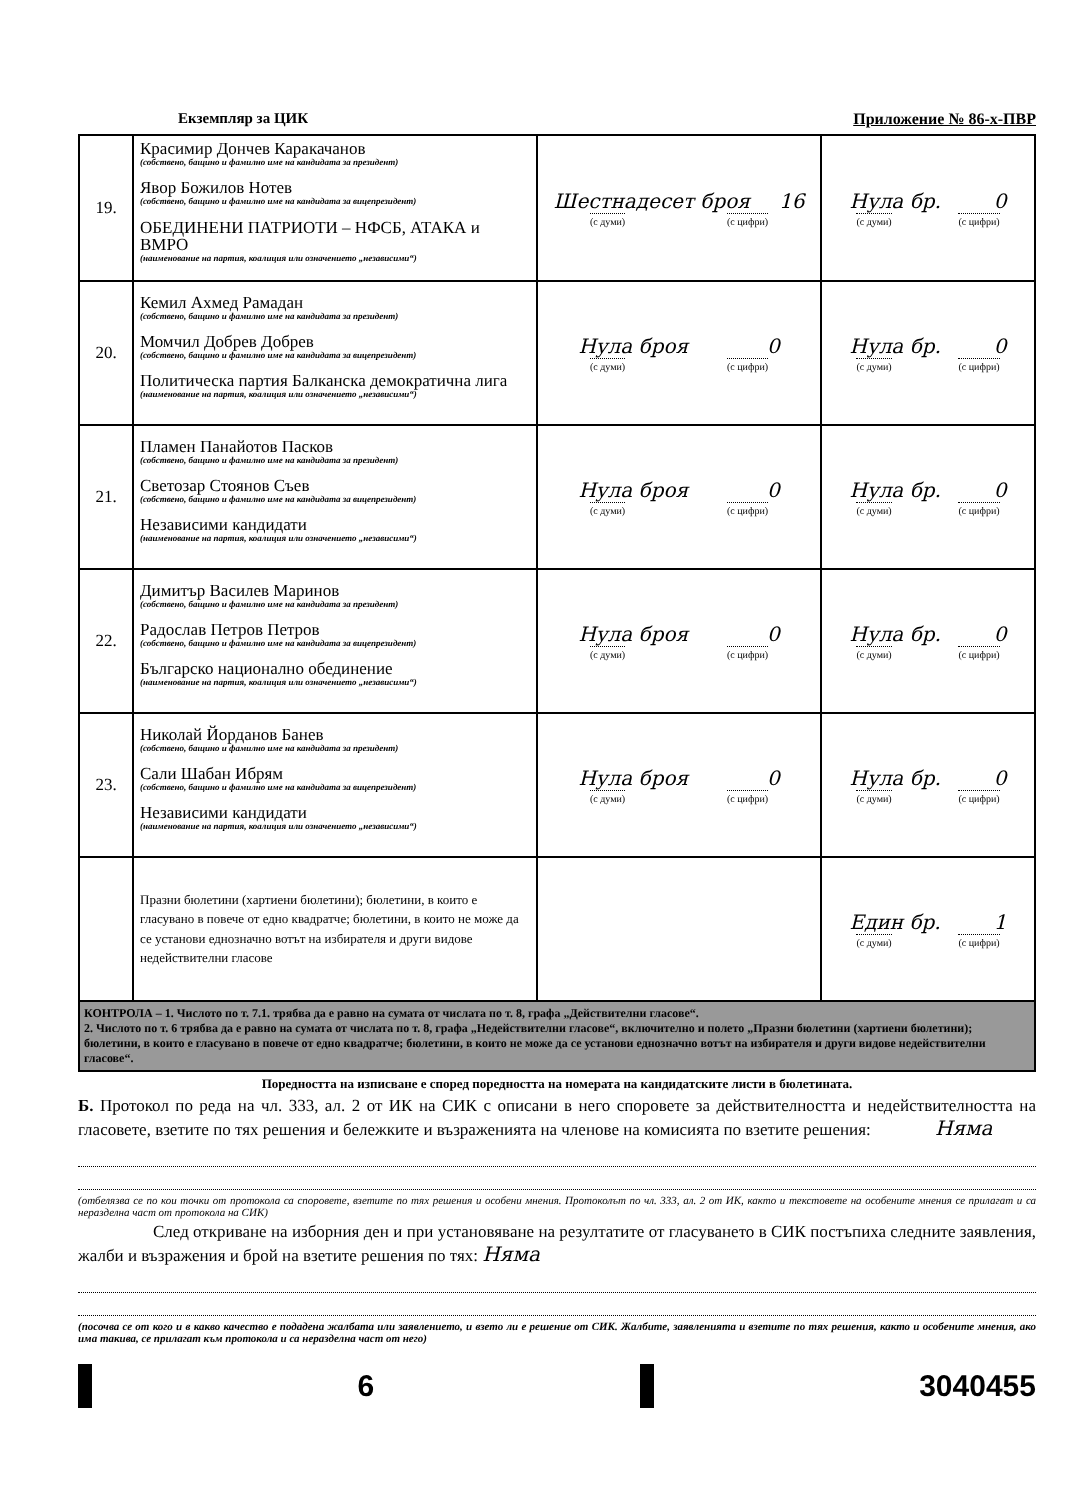Екземпляр за ЦИК Приложение № 86-х-ПВР
| 19. | Красимир Дончев Каракачанов (собствено, бащино и фамилно име на кандидата за президент) Явор Божилов Нотев (собствено, бащино и фамилно име на кандидата за вицепрезидент) ОБЕДИНЕНИ ПАТРИОТИ – НФСБ, АТАКА и ВМРО (наименование на партия, коалиция или означението „независими“) | Шестнадесет броя 16 (с думи) (с цифри) | Нула бр. 0 (с думи) (с цифри) |
| 20. | Кемил Ахмед Рамадан (собствено, бащино и фамилно име на кандидата за президент) Момчил Добрев Добрев (собствено, бащино и фамилно име на кандидата за вицепрезидент) Политическа партия Балканска демократична лига (наименование на партия, коалиция или означението „независими“) | Нула броя 0 (с думи) (с цифри) | Нула бр. 0 (с думи) (с цифри) |
| 21. | Пламен Панайотов Пасков (собствено, бащино и фамилно име на кандидата за президент) Светозар Стоянов Съев (собствено, бащино и фамилно име на кандидата за вицепрезидент) Независими кандидати (наименование на партия, коалиция или означението „независими“) | Нула броя 0 (с думи) (с цифри) | Нула бр. 0 (с думи) (с цифри) |
| 22. | Димитър Василев Маринов (собствено, бащино и фамилно име на кандидата за президент) Радослав Петров Петров (собствено, бащино и фамилно име на кандидата за вицепрезидент) Българско национално обединение (наименование на партия, коалиция или означението „независими“) | Нула броя 0 (с думи) (с цифри) | Нула бр. 0 (с думи) (с цифри) |
| 23. | Николай Йорданов Банев (собствено, бащино и фамилно име на кандидата за президент) Сали Шабан Ибрям (собствено, бащино и фамилно име на кандидата за вицепрезидент) Независими кандидати (наименование на партия, коалиция или означението „независими“) | Нула броя 0 (с думи) (с цифри) | Нула бр. 0 (с думи) (с цифри) |
| | Празни бюлетини (хартиени бюлетини); бюлетини, в които е гласувано в повече от едно квадратче; бюлетини, в които не може да се установи еднозначно вотът на избирателя и други видове недействителни гласове | | Един бр. 1 (с думи) (с цифри) |
| КОНТРОЛА – 1. Числото по т. 7.1. трябва да е равно на сумата от числата по т. 8, графа „Действителни гласове“. 2. Числото по т. 6 трябва да е равно на сумата от числата по т. 8, графа „Недействителни гласове“, включително и полето „Празни бюлетини (хартиени бюлетини); бюлетини, в които е гласувано в повече от едно квадратче; бюлетини, в които не може да се установи еднозначно вотът на избирателя и други видове недействителни гласове“. | | | |
Поредността на изписване е според поредността на номерата на кандидатските листи в бюлетината.
Б. Протокол по реда на чл. 333, ал. 2 от ИК на СИК с описани в него споровете за действителността и недействителността на гласовете, взетите по тях решения и бележките и възраженията на членове на комисията по взетите решения: Няма
(отбелязва се по кои точки от протокола са споровете, взетите по тях решения и особени мнения. Протоколът по чл. 333, ал. 2 от ИК, както и текстовете на особените мнения се прилагат и са неразделна част от протокола на СИК)
След откриване на изборния ден и при установяване на резултатите от гласуването в СИК постъпиха следните заявления, жалби и възражения и брой на взетите решения по тях: Няма
(посочва се от кого и в какво качество е подадена жалбата или заявлението, и взето ли е решение от СИК. Жалбите, заявленията и взетите по тях решения, както и особените мнения, ако има такива, се прилагат към протокола и са неразделна част от него)
6 3040455